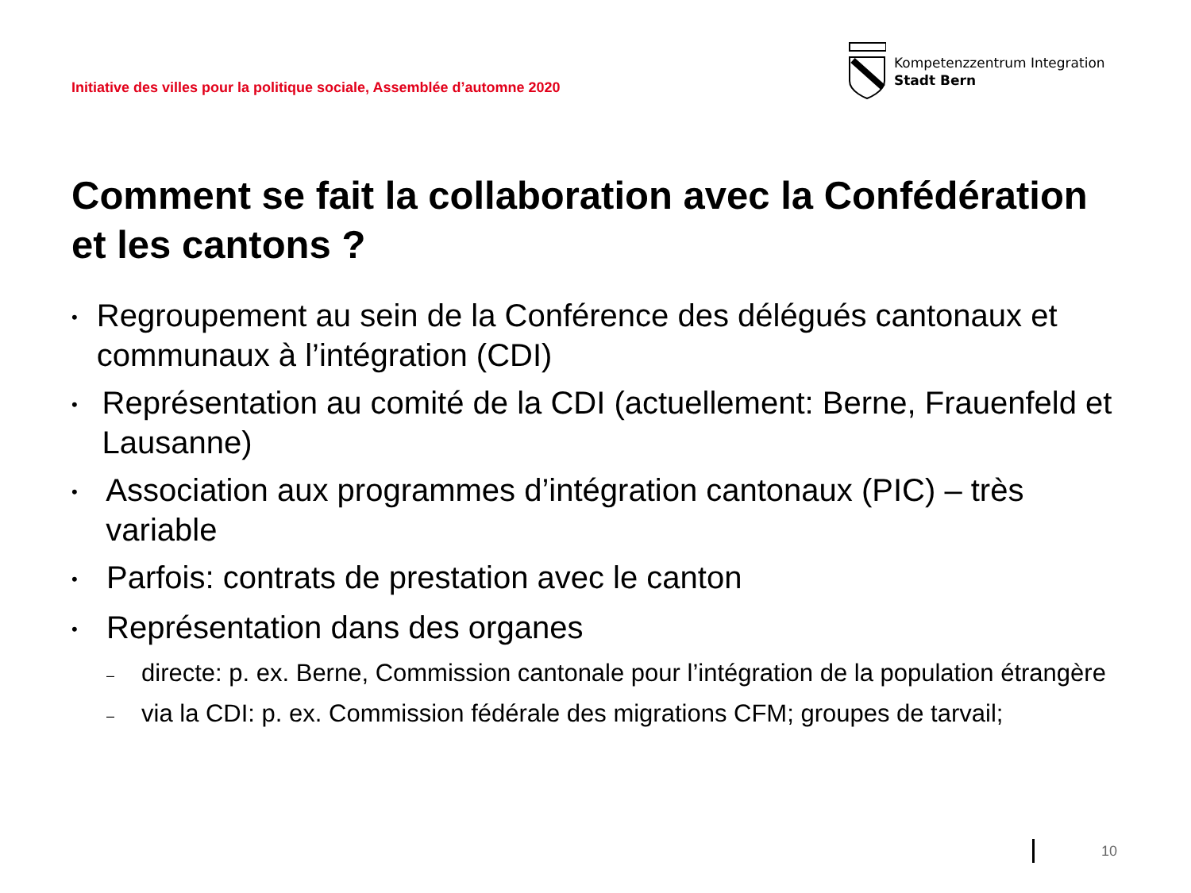Initiative des villes pour la politique sociale, Assemblée d’automne 2020
Kompetenzzentrum Integration
Stadt Bern
Comment se fait la collaboration avec la Confédération et les cantons ?
• Regroupement au sein de la Conférence des délégués cantonaux et communaux à l’intégration (CDI)
• Représentation au comité de la CDI (actuellement: Berne, Frauenfeld et Lausanne)
• Association aux programmes d’intégration cantonaux (PIC) – très variable
• Parfois: contrats de prestation avec le canton
• Représentation dans des organes
– directe: p. ex. Berne, Commission cantonale pour l’intégration de la population étrangère
– via la CDI: p. ex. Commission fédérale des migrations CFM; groupes de tarvail;
10